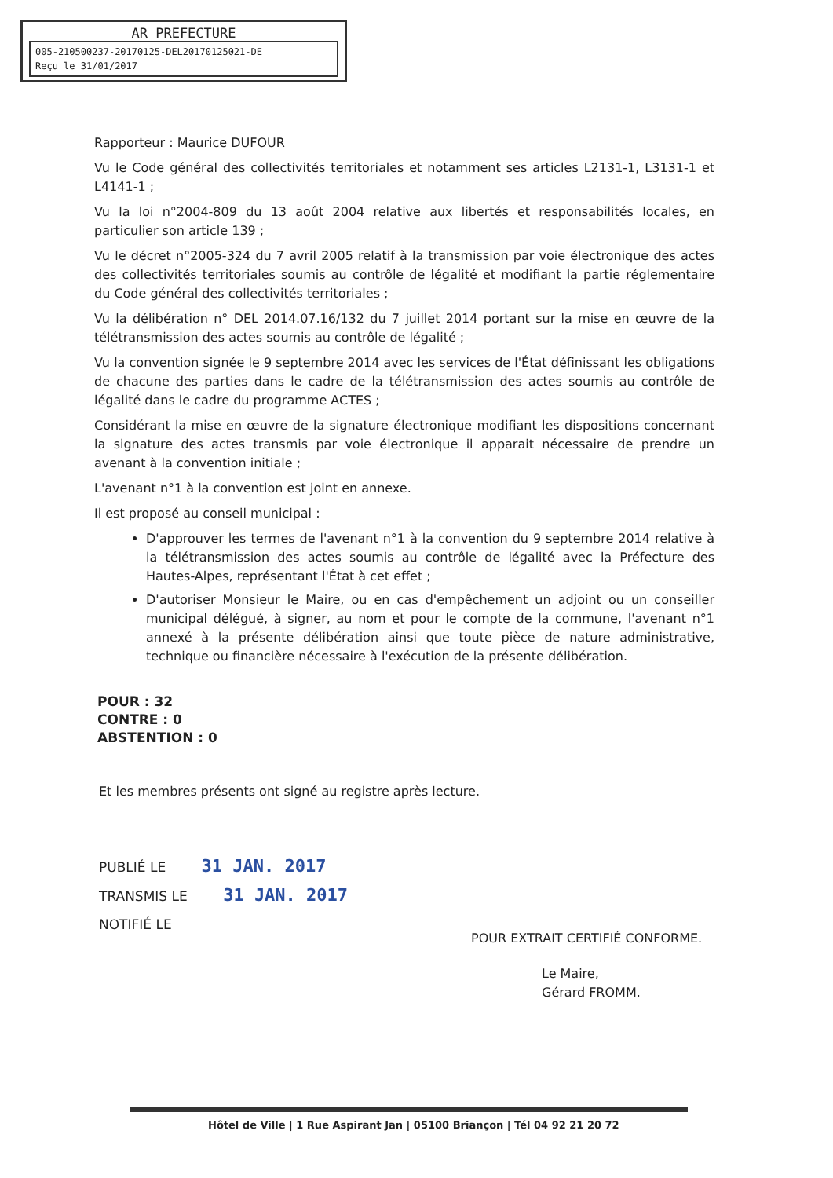AR PREFECTURE
005-210500237-20170125-DEL20170125021-DE
Reçu le 31/01/2017
Rapporteur : Maurice DUFOUR
Vu le Code général des collectivités territoriales et notamment ses articles L2131-1, L3131-1 et L4141-1 ;
Vu la loi n°2004-809 du 13 août 2004 relative aux libertés et responsabilités locales, en particulier son article 139 ;
Vu le décret n°2005-324 du 7 avril 2005 relatif à la transmission par voie électronique des actes des collectivités territoriales soumis au contrôle de légalité et modifiant la partie réglementaire du Code général des collectivités territoriales ;
Vu la délibération n° DEL 2014.07.16/132 du 7 juillet 2014 portant sur la mise en œuvre de la télétransmission des actes soumis au contrôle de légalité ;
Vu la convention signée le 9 septembre 2014 avec les services de l'État définissant les obligations de chacune des parties dans le cadre de la télétransmission des actes soumis au contrôle de légalité dans le cadre du programme ACTES ;
Considérant la mise en œuvre de la signature électronique modifiant les dispositions concernant la signature des actes transmis par voie électronique il apparait nécessaire de prendre un avenant à la convention initiale ;
L'avenant n°1 à la convention est joint en annexe.
Il est proposé au conseil municipal :
D'approuver les termes de l'avenant n°1 à la convention du 9 septembre 2014 relative à la télétransmission des actes soumis au contrôle de légalité avec la Préfecture des Hautes-Alpes, représentant l'État à cet effet ;
D'autoriser Monsieur le Maire, ou en cas d'empêchement un adjoint ou un conseiller municipal délégué, à signer, au nom et pour le compte de la commune, l'avenant n°1 annexé à la présente délibération ainsi que toute pièce de nature administrative, technique ou financière nécessaire à l'exécution de la présente délibération.
POUR : 32
CONTRE : 0
ABSTENTION : 0
Et les membres présents ont signé au registre après lecture.
PUBLIÉ LE 31 JAN. 2017
TRANSMIS LE 31 JAN. 2017
NOTIFIÉ LE
POUR EXTRAIT CERTIFIÉ CONFORME.
Le Maire,
Gérard FROMM.
Hôtel de Ville | 1 Rue Aspirant Jan | 05100 Briançon | Tél 04 92 21 20 72